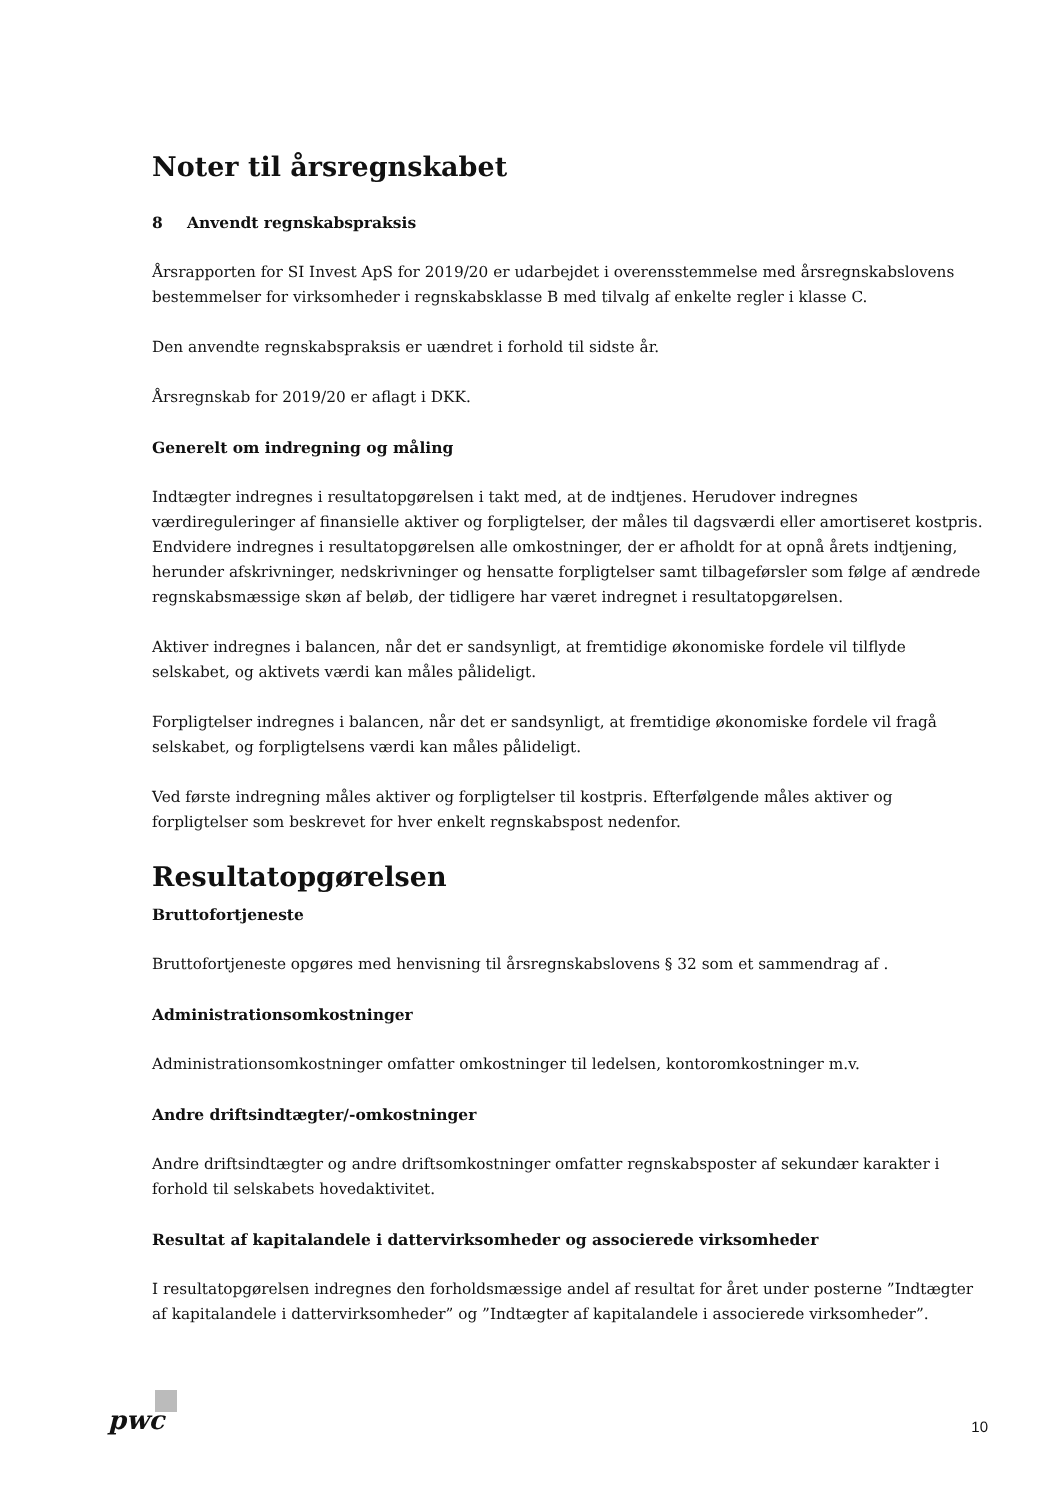Noter til årsregnskabet
8 Anvendt regnskabspraksis
Årsrapporten for SI Invest ApS for 2019/20 er udarbejdet i overensstemmelse med årsregnskabslovens bestemmelser for virksomheder i regnskabsklasse B med tilvalg af enkelte regler i klasse C.
Den anvendte regnskabspraksis er uændret i forhold til sidste år.
Årsregnskab for 2019/20 er aflagt i DKK.
Generelt om indregning og måling
Indtægter indregnes i resultatopgørelsen i takt med, at de indtjenes. Herudover indregnes værdireguleringer af finansielle aktiver og forpligtelser, der måles til dagsværdi eller amortiseret kostpris. Endvidere indregnes i resultatopgørelsen alle omkostninger, der er afholdt for at opnå årets indtjening, herunder afskrivninger, nedskrivninger og hensatte forpligtelser samt tilbageførsler som følge af ændrede regnskabsmæssige skøn af beløb, der tidligere har været indregnet i resultatopgørelsen.
Aktiver indregnes i balancen, når det er sandsynligt, at fremtidige økonomiske fordele vil tilflyde selskabet, og aktivets værdi kan måles pålideligt.
Forpligtelser indregnes i balancen, når det er sandsynligt, at fremtidige økonomiske fordele vil fragå selskabet, og forpligtelsens værdi kan måles pålideligt.
Ved første indregning måles aktiver og forpligtelser til kostpris. Efterfølgende måles aktiver og forpligtelser som beskrevet for hver enkelt regnskabspost nedenfor.
Resultatopgørelsen
Bruttofortjeneste
Bruttofortjeneste opgøres med henvisning til årsregnskabslovens § 32 som et sammendrag af .
Administrationsomkostninger
Administrationsomkostninger omfatter omkostninger til ledelsen, kontoromkostninger m.v.
Andre driftsindtægter/-omkostninger
Andre driftsindtægter og andre driftsomkostninger omfatter regnskabsposter af sekundær karakter i forhold til selskabets hovedaktivitet.
Resultat af kapitalandele i dattervirksomheder og associerede virksomheder
I resultatopgørelsen indregnes den forholdsmæssige andel af resultat for året under posterne ”Indtægter af kapitalandele i dattervirksomheder” og ”Indtægter af kapitalandele i associerede virksomheder”.
pwc 10